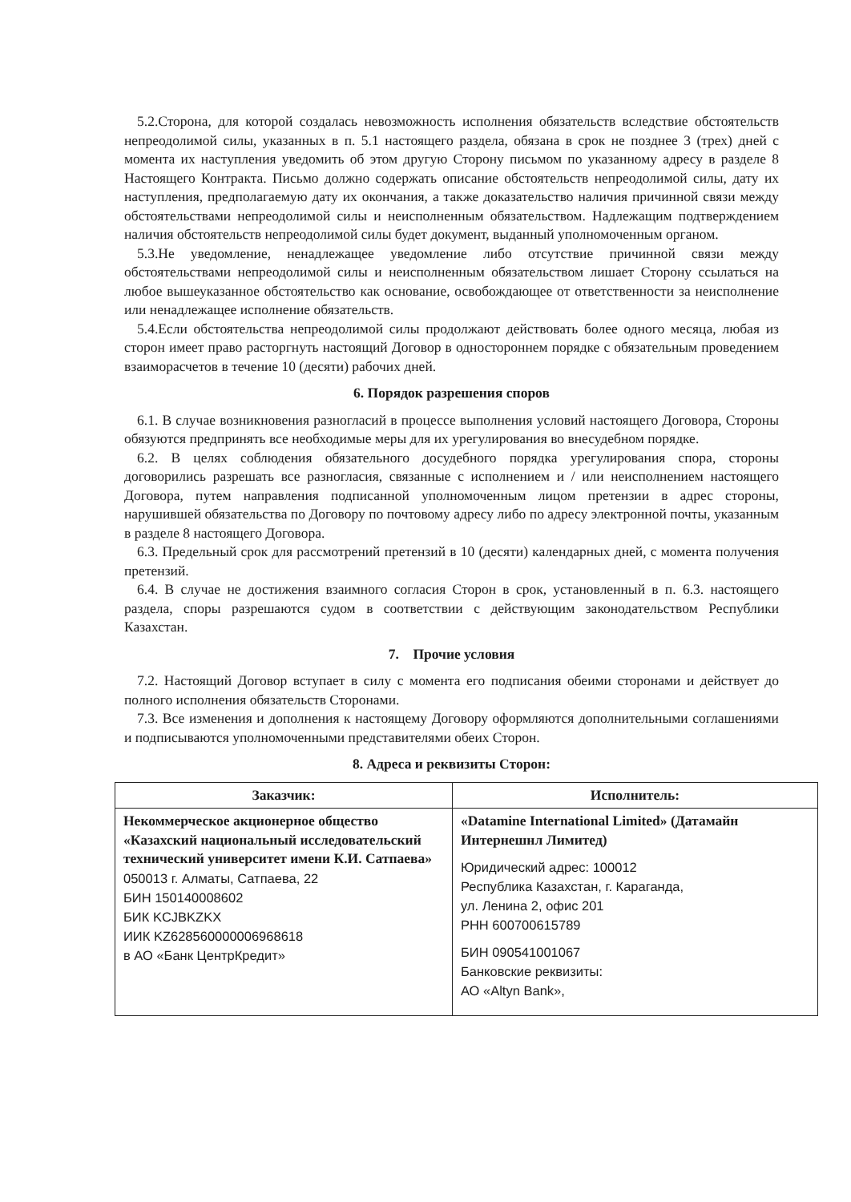5.2.Сторона, для которой создалась невозможность исполнения обязательств вследствие обстоятельств непреодолимой силы, указанных в п. 5.1 настоящего раздела, обязана в срок не позднее 3 (трех) дней с момента их наступления уведомить об этом другую Сторону письмом по указанному адресу в разделе 8 Настоящего Контракта. Письмо должно содержать описание обстоятельств непреодолимой силы, дату их наступления, предполагаемую дату их окончания, а также доказательство наличия причинной связи между обстоятельствами непреодолимой силы и неисполненным обязательством. Надлежащим подтверждением наличия обстоятельств непреодолимой силы будет документ, выданный уполномоченным органом.
5.3.Не уведомление, ненадлежащее уведомление либо отсутствие причинной связи между обстоятельствами непреодолимой силы и неисполненным обязательством лишает Сторону ссылаться на любое вышеуказанное обстоятельство как основание, освобождающее от ответственности за неисполнение или ненадлежащее исполнение обязательств.
5.4.Если обстоятельства непреодолимой силы продолжают действовать более одного месяца, любая из сторон имеет право расторгнуть настоящий Договор в одностороннем порядке с обязательным проведением взаиморасчетов в течение 10 (десяти) рабочих дней.
6. Порядок разрешения споров
6.1. В случае возникновения разногласий в процессе выполнения условий настоящего Договора, Стороны обязуются предпринять все необходимые меры для их урегулирования во внесудебном порядке.
6.2. В целях соблюдения обязательного досудебного порядка урегулирования спора, стороны договорились разрешать все разногласия, связанные с исполнением и / или неисполнением настоящего Договора, путем направления подписанной уполномоченным лицом претензии в адрес стороны, нарушившей обязательства по Договору по почтовому адресу либо по адресу электронной почты, указанным в разделе 8 настоящего Договора.
6.3. Предельный срок для рассмотрений претензий в 10 (десяти) календарных дней, с момента получения претензий.
6.4. В случае не достижения взаимного согласия Сторон в срок, установленный в п. 6.3. настоящего раздела, споры разрешаются судом в соответствии с действующим законодательством Республики Казахстан.
7. Прочие условия
7.2. Настоящий Договор вступает в силу с момента его подписания обеими сторонами и действует до полного исполнения обязательств Сторонами.
7.3. Все изменения и дополнения к настоящему Договору оформляются дополнительными соглашениями и подписываются уполномоченными представителями обеих Сторон.
8. Адреса и реквизиты Сторон:
| Заказчик: | Исполнитель: |
| --- | --- |
| Некоммерческое акционерное общество «Казахский национальный исследовательский технический университет имени К.И. Сатпаева» 050013 г. Алматы, Сатпаева, 22 БИН 150140008602 БИК KCJBKZKX ИИК KZ628560000006968618 в АО «Банк ЦентрКредит» | «Datamine International Limited» (Датамайн Интернешнл Лимитед) Юридический адрес: 100012 Республика Казахстан, г. Караганда, ул. Ленина 2, офис 201 РНН 600700615789 БИН 090541001067 Банковские реквизиты: АО «Altyn Bank», |